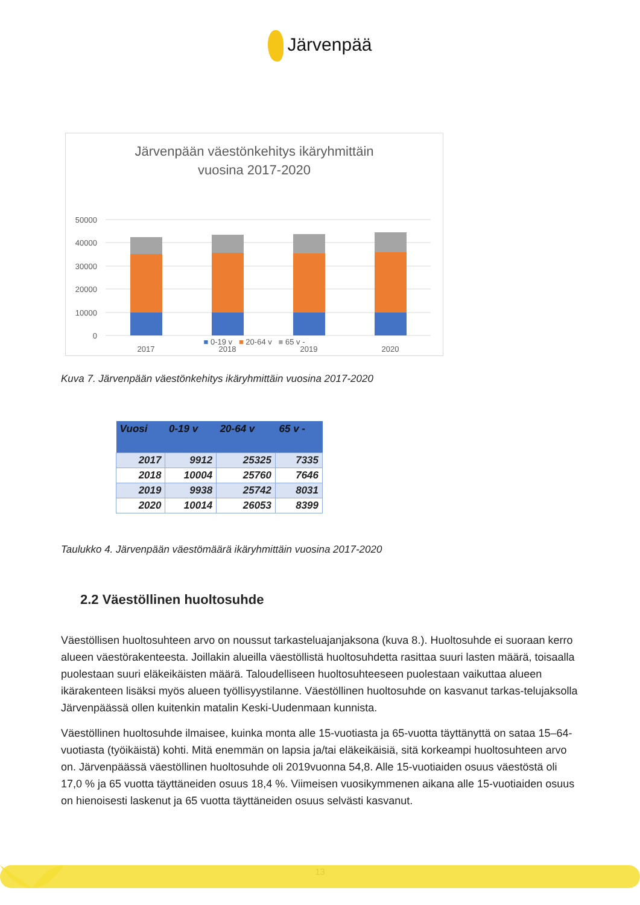Järvenpää
Järvenpään väestönkehitys ikäryhmittäin
vuosina 2017-2020
50000
40000
30000
20000
10000
0
2017
2018
2019
2020
■ 0-19 v ■ 20-64 v ■ 65 v -
Kuva 7. Järvenpään väestönkehitys ikäryhmittäin vuosina 2017-2020
| Vuosi | 0-19 v | 20-64 v | 65 v - |
| --- | --- | --- | --- |
| 2017 | 9912 | 25325 | 7335 |
| 2018 | 10004 | 25760 | 7646 |
| 2019 | 9938 | 25742 | 8031 |
| 2020 | 10014 | 26053 | 8399 |
Taulukko 4. Järvenpään väestömäärä ikäryhmittäin vuosina 2017-2020
2.2 Väestöllinen huoltosuhde
Väestöllisen huoltosuhteen arvo on noussut tarkasteluajanjaksona (kuva 8.). Huoltosuhde ei suoraan kerro alueen väestörakenteesta. Joillakin alueilla väestöllistä huoltosuhdetta rasittaa suuri lasten määrä, toisaalla puolestaan suuri eläkeikäisten määrä. Taloudelliseen huoltosuhteeseen puolestaan vaikuttaa alueen ikärakenteen lisäksi myös alueen työllisyystilanne. Väestöllinen huoltosuhde on kasvanut tarkas-telujaksolla Järvenpäässä ollen kuitenkin matalin Keski-Uudenmaan kunnista.
Väestöllinen huoltosuhde ilmaisee, kuinka monta alle 15-vuotiasta ja 65-vuotta täyttänyttä on sataa 15–64-vuotiasta (työikäistä) kohti. Mitä enemmän on lapsia ja/tai eläkeikäisiä, sitä korkeampi huoltosuhteen arvo on. Järvenpäässä väestöllinen huoltosuhde oli 2019vuonna 54,8. Alle 15-vuotiaiden osuus väestöstä oli 17,0 % ja 65 vuotta täyttäneiden osuus 18,4 %. Viimeisen vuosikymmenen aikana alle 15-vuotiaiden osuus on hienoisesti laskenut ja 65 vuotta täyttäneiden osuus selvästi kasvanut.
13